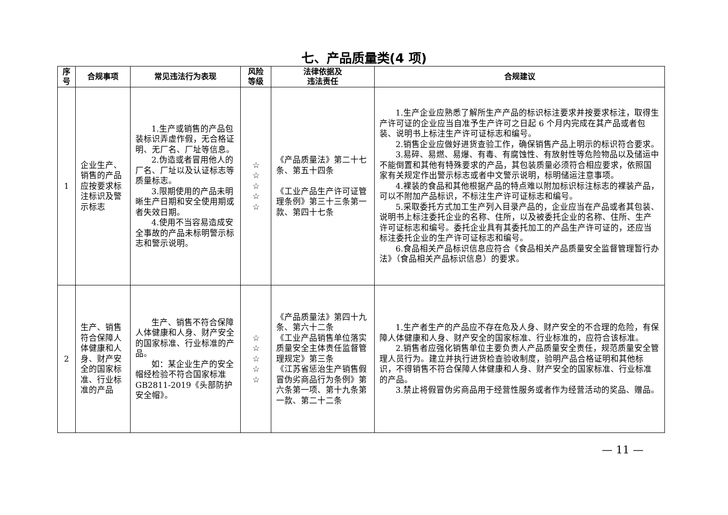七、产品质量类(4 项)
| 序 号 | 合规事项 | 常见违法行为表现 | 风险 等级 | 法律依据及 违法责任 | 合规建议 |
| --- | --- | --- | --- | --- | --- |
| 1 | 企业生产、销售的产品应按要求标注标识及警示标志 | 1.生产或销售的产品包装标识弄虚作假，无合格证明、无厂名、厂址等信息。 2.伪造或者冒用他人的厂名、厂址以及认证标志等质量标志。 3.限期使用的产品未明晰生产日期和安全使用期或者失效日期。 4.使用不当容易造成安全事故的产品未标明警示标志和警示说明。 | ☆ ☆ ☆ ☆ ☆ | 《产品质量法》第二十七条、第五十四条 《工业产品生产许可证管理条例》第三十三条第一款、第四十七条 | 1.生产企业应熟悉了解所生产产品的标识标注要求并按要求标注，取得生产许可证的企业应当自准予生产许可之日起 6 个月内完成在其产品或者包装、说明书上标注生产许可证标志和编号。 2.销售企业应做好进货查验工作，确保销售产品上明示的标识符合要求。 3.易碎、易燃、易爆、有毒、有腐蚀性、有放射性等危险物品以及储运中不能倒置和其他有特殊要求的产品，其包装质量必须符合相应要求，依照国家有关规定作出警示标志或者中文警示说明，标明储运注意事项。 4.裸装的食品和其他根据产品的特点难以附加标识标注标志的裸装产品，可以不附加产品标识，不标注生产许可证标志和编号。 5.采取委托方式加工生产列入目录产品的，企业应当在产品或者其包装、说明书上标注委托企业的名称、住所，以及被委托企业的名称、住所、生产许可证标志和编号。委托企业具有其委托加工的产品生产许可证的，还应当标注委托企业的生产许可证标志和编号。 6.食品相关产品标识信息应符合《食品相关产品质量安全监督管理暂行办法》（食品相关产品标识信息）的要求。 |
| 2 | 生产、销售符合保障人体健康和人身、财产安全的国家标准、行业标准的产品 | 生产、销售不符合保障人体健康和人身、财产安全的国家标准、行业标准的产品。 如：某企业生产的安全帽经检验不符合国家标准 GB2811-2019《头部防护 安全帽》。 | ☆ ☆ ☆ ☆ ☆ | 《产品质量法》第四十九条、第六十二条 《工业产品销售单位落实质量安全主体责任监督管理规定》第三条 《江苏省惩治生产销售假冒伪劣商品行为条例》第六条第一项、第十九条第一款、第二十二条 | 1.生产者生产的产品应不存在危及人身、财产安全的不合理的危险，有保障人体健康和人身、财产安全的国家标准、行业标准的，应符合该标准。 2.销售者应强化销售单位主要负责人产品质量安全责任，规范质量安全管理人员行为。建立并执行进货检查验收制度，验明产品合格证明和其他标识，不得销售不符合保障人体健康和人身、财产安全的国家标准、行业标准的产品。 3.禁止将假冒伪劣商品用于经营性服务或者作为经营活动的奖品、赠品。 |
— 11 —